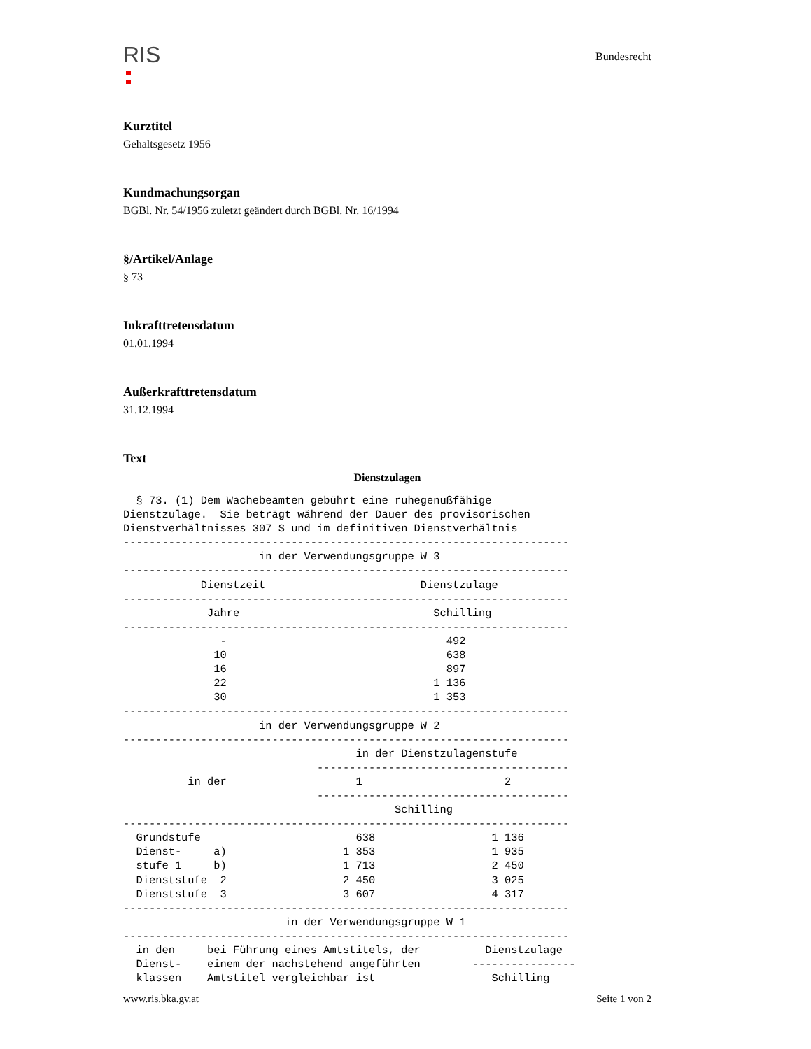RIS
Bundesrecht
Kurztitel
Gehaltsgesetz 1956
Kundmachungsorgan
BGBl. Nr. 54/1956 zuletzt geändert durch BGBl. Nr. 16/1994
§/Artikel/Anlage
§ 73
Inkrafttretensdatum
01.01.1994
Außerkrafttretensdatum
31.12.1994
Text
Dienstzulagen
  § 73. (1) Dem Wachebeamten gebührt eine ruhegenußfähige
Dienstzulage.  Sie beträgt während der Dauer des provisorischen
Dienstverhältnisses 307 S und im definitiven Dienstverhältnis
---------------------------------------------------------------------
                     in der Verwendungsgruppe W 3
---------------------------------------------------------------------
            Dienstzeit                        Dienstzulage
---------------------------------------------------------------------
             Jahre                              Schilling
---------------------------------------------------------------------
               -                                  492
              10                                  638
              16                                  897
              22                                1 136
              30                                1 353
---------------------------------------------------------------------
                     in der Verwendungsgruppe W 2
---------------------------------------------------------------------
                                    in der Dienstzulagenstufe
                              ---------------------------------------
          in der                    1                      2
                              ---------------------------------------
                                          Schilling
---------------------------------------------------------------------
  Grundstufe                        638                  1 136
  Dienst-     a)                  1 353                  1 935
  stufe 1     b)                  1 713                  2 450
  Dienststufe  2                  2 450                  3 025
  Dienststufe  3                  3 607                  4 317
---------------------------------------------------------------------
                         in der Verwendungsgruppe W 1
---------------------------------------------------------------------
  in den     bei Führung eines Amtstitels, der          Dienstzulage
  Dienst-    einem der nachstehend angeführten        ----------------
  klassen    Amtstitel vergleichbar ist                  Schilling
www.ris.bka.gv.at Seite 1 von 2